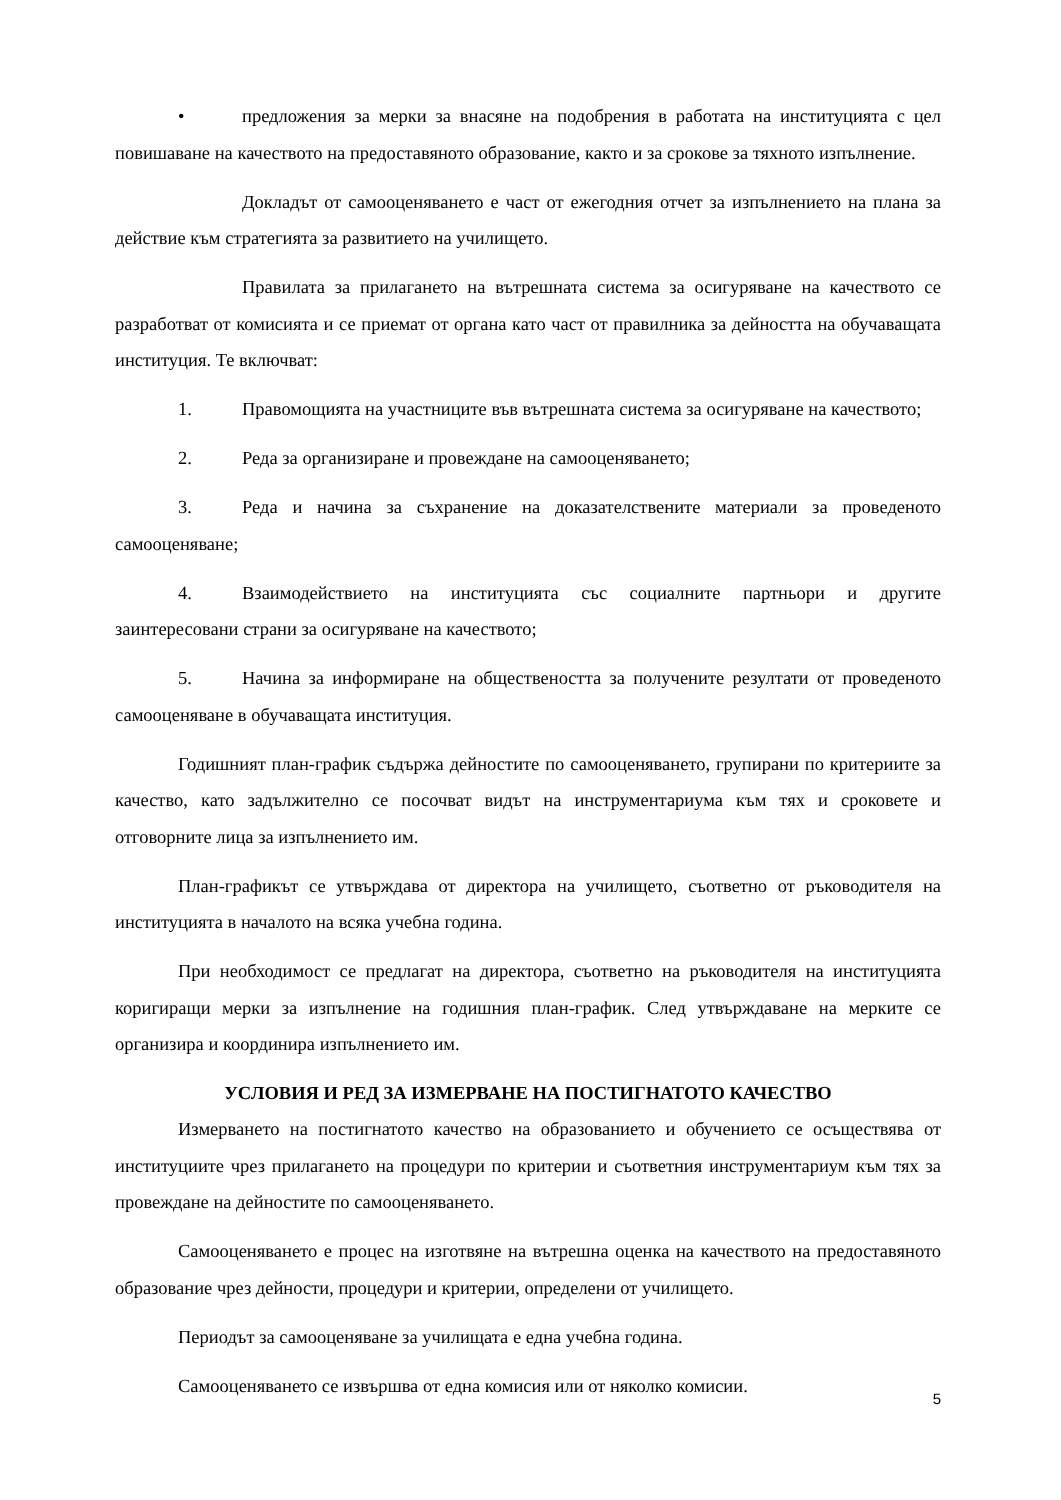• предложения за мерки за внасяне на подобрения в работата на институцията с цел повишаване на качеството на предоставяното образование, както и за срокове за тяхното изпълнение.
Докладът от самооценяването е част от ежегодния отчет за изпълнението на плана за действие към стратегията за развитието на училището.
Правилата за прилагането на вътрешната система за осигуряване на качеството се разработват от комисията и се приемат от органа като част от правилника за дейността на обучаващата институция. Те включват:
1. Правомощията на участниците във вътрешната система за осигуряване на качеството;
2. Реда за организиране и провеждане на самооценяването;
3. Реда и начина за съхранение на доказателствените материали за проведеното самооценяване;
4. Взаимодействието на институцията със социалните партньори и другите заинтересовани страни за осигуряване на качеството;
5. Начина за информиране на обществеността за получените резултати от проведеното самооценяване в обучаващата институция.
Годишният план-график съдържа дейностите по самооценяването, групирани по критериите за качество, като задължително се посочват видът на инструментариума към тях и сроковете и отговорните лица за изпълнението им.
План-графикът се утвърждава от директора на училището, съответно от ръководителя на институцията в началото на всяка учебна година.
При необходимост се предлагат на директора, съответно на ръководителя на институцията коригиращи мерки за изпълнение на годишния план-график. След утвърждаване на мерките се организира и координира изпълнението им.
УСЛОВИЯ И РЕД ЗА ИЗМЕРВАНЕ НА ПОСТИГНАТОТО КАЧЕСТВО
Измерването на постигнатото качество на образованието и обучението се осъществява от институциите чрез прилагането на процедури по критерии и съответния инструментариум към тях за провеждане на дейностите по самооценяването.
Самооценяването е процес на изготвяне на вътрешна оценка на качеството на предоставяното образование чрез дейности, процедури и критерии, определени от училището.
Периодът за самооценяване за училищата е една учебна година.
Самооценяването се извършва от една комисия или от няколко комисии.
5